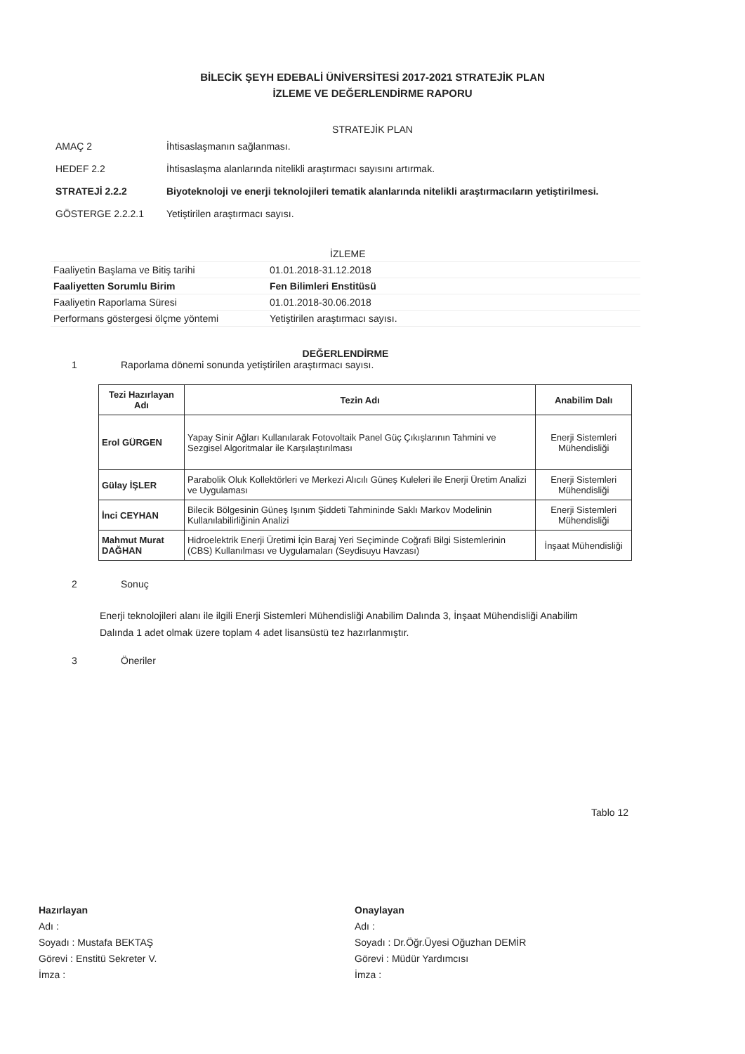BİLECİK ŞEYH EDEBALİ ÜNİVERSİTESİ 2017-2021 STRATEJİK PLAN
İZLEME VE DEĞERLENDİRME RAPORU
STRATEJİK PLAN
| AMAÇ 2 | İhtisaslaşmanın sağlanması. |
| HEDEF 2.2 | İhtisaslaşma alanlarında nitelikli araştırmacı sayısını artırmak. |
| STRATEJİ 2.2.2 | Biyoteknoloji ve enerji teknolojileri tematik alanlarında nitelikli araştırmacıların yetiştirilmesi. |
| GÖSTERGE 2.2.2.1 | Yetiştirilen araştırmacı sayısı. |
| | İZLEME |
| Faaliyetin Başlama ve Bitiş tarihi | 01.01.2018-31.12.2018 |
| Faaliyetten Sorumlu Birim | Fen Bilimleri Enstitüsü |
| Faaliyetin Raporlama Süresi | 01.01.2018-30.06.2018 |
| Performans göstergesi ölçme yöntemi | Yetiştirilen araştırmacı sayısı. |
DEĞERLENDİRME
1 Raporlama dönemi sonunda yetiştirilen araştırmacı sayısı.
| Tezi Hazırlayan Adı | Tezin Adı | Anabilim Dalı |
| --- | --- | --- |
| Erol GÜRGEN | Yapay Sinir Ağları Kullanılarak Fotovoltaik Panel Güç Çıkışlarının Tahmini ve Sezgisel Algoritmalar ile Karşılaştırılması | Enerji Sistemleri Mühendisliği |
| Gülay İŞLER | Parabolik Oluk Kollektörleri ve Merkezi Alıcılı Güneş Kuleleri ile Enerji Üretim Analizi ve Uygulaması | Enerji Sistemleri Mühendisliği |
| İnci CEYHAN | Bilecik Bölgesinin Güneş Işınım Şiddeti Tahmininde Saklı Markov Modelinin Kullanılabilirliğinin Analizi | Enerji Sistemleri Mühendisliği |
| Mahmut Murat DAĞHAN | Hidroelektrik Enerji Üretimi İçin Baraj Yeri Seçiminde Coğrafi Bilgi Sistemlerinin (CBS) Kullanılması ve Uygulamaları (Seydisuyu Havzası) | İnşaat Mühendisliği |
2 Sonuç
Enerji teknolojileri alanı ile ilgili Enerji Sistemleri Mühendisliği Anabilim Dalında 3, İnşaat Mühendisliği Anabilim Dalında 1 adet olmak üzere toplam 4 adet lisansüstü tez hazırlanmıştır.
3 Öneriler
Tablo 12
Hazırlayan
Adı :
Soyadı : Mustafa BEKTAŞ
Görevi : Enstitü Sekreter V.
İmza :
Onaylayan
Adı :
Soyadı : Dr.Öğr.Üyesi Oğuzhan DEMİR
Görevi : Müdür Yardımcısı
İmza :